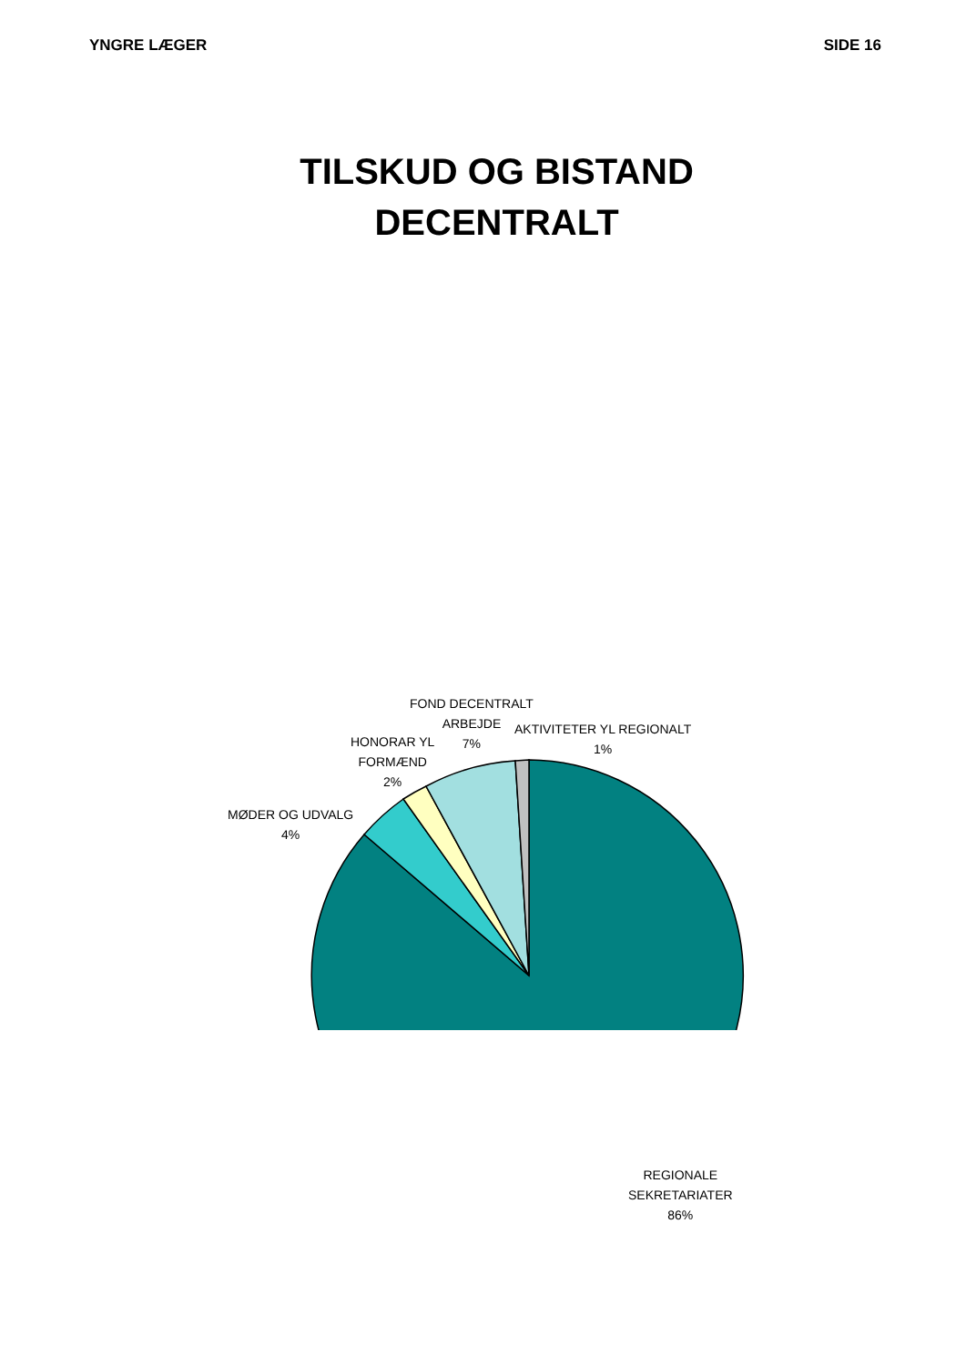YNGRE LÆGER SIDE 16
TILSKUD OG BISTAND
DECENTRALT
FOND DECENTRALT
ARBEJDE
7%
AKTIVITETER YL REGIONALT
1%
HONORAR YL
FORMÆND
2%
MØDER OG UDVALG
4%
REGIONALE
SEKRETARIATER
86%